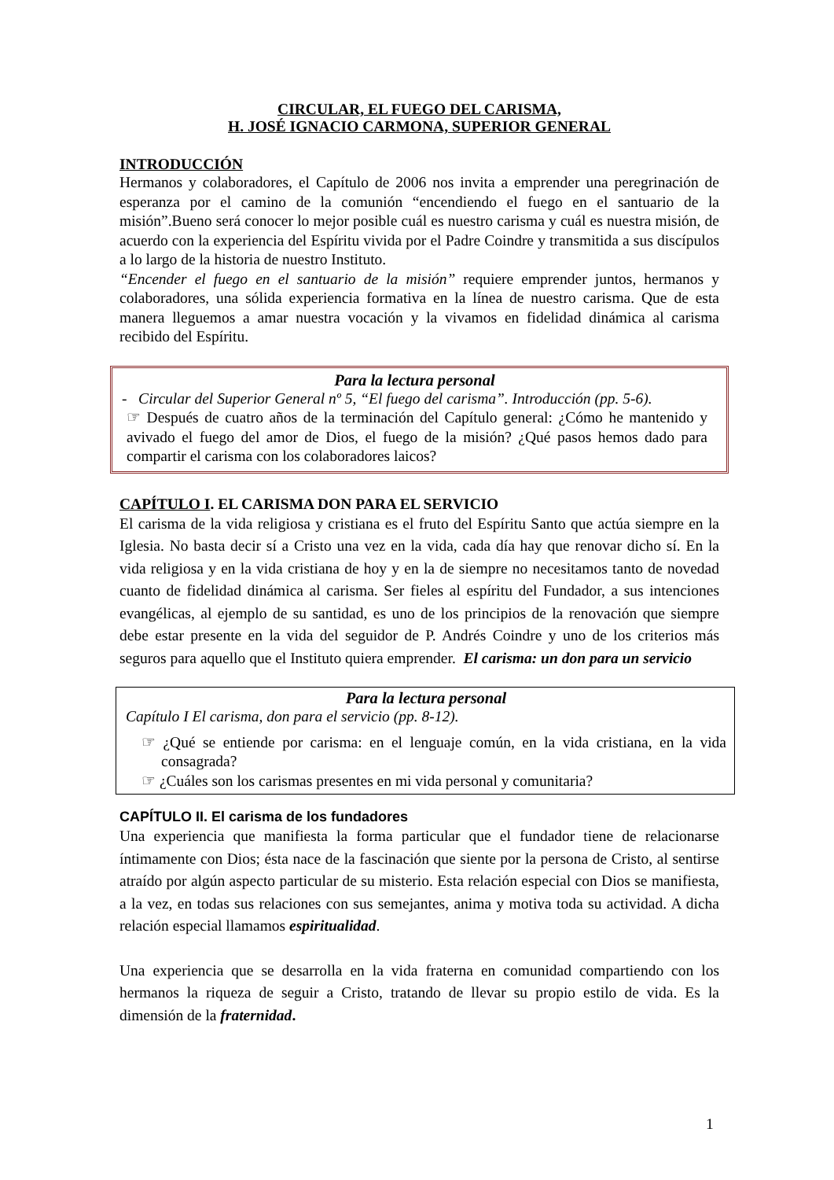CIRCULAR, EL FUEGO DEL CARISMA,
H. JOSÉ IGNACIO CARMONA, SUPERIOR GENERAL
INTRODUCCIÓN
Hermanos y colaboradores, el Capítulo de 2006 nos invita a emprender una peregrinación de esperanza por el camino de la comunión “encendiendo el fuego en el santuario de la misión”.Bueno será conocer lo mejor posible cuál es nuestro carisma y cuál es nuestra misión, de acuerdo con la experiencia del Espíritu vivida por el Padre Coindre y transmitida a sus discípulos a lo largo de la historia de nuestro Instituto.
“Encender el fuego en el santuario de la misión” requiere emprender juntos, hermanos y colaboradores, una sólida experiencia formativa en la línea de nuestro carisma. Que de esta manera lleguemos a amar nuestra vocación y la vivamos en fidelidad dinámica al carisma recibido del Espíritu.
Para la lectura personal
- Circular del Superior General nº 5, “El fuego del carisma”. Introducción (pp. 5-6).
☞ Después de cuatro años de la terminación del Capítulo general: ¿Cómo he mantenido y avivado el fuego del amor de Dios, el fuego de la misión? ¿Qué pasos hemos dado para compartir el carisma con los colaboradores laicos?
CAPÍTULO I. EL CARISMA DON PARA EL SERVICIO
El carisma de la vida religiosa y cristiana es el fruto del Espíritu Santo que actúa siempre en la Iglesia. No basta decir sí a Cristo una vez en la vida, cada día hay que renovar dicho sí. En la vida religiosa y en la vida cristiana de hoy y en la de siempre no necesitamos tanto de novedad cuanto de fidelidad dinámica al carisma. Ser fieles al espíritu del Fundador, a sus intenciones evangélicas, al ejemplo de su santidad, es uno de los principios de la renovación que siempre debe estar presente en la vida del seguidor de P. Andrés Coindre y uno de los criterios más seguros para aquello que el Instituto quiera emprender. El carisma: un don para un servicio
Para la lectura personal
Capítulo I El carisma, don para el servicio (pp. 8-12).
☞ ¿Qué se entiende por carisma: en el lenguaje común, en la vida cristiana, en la vida consagrada?
☞ ¿Cuáles son los carismas presentes en mi vida personal y comunitaria?
CAPÍTULO II. El carisma de los fundadores
Una experiencia que manifiesta la forma particular que el fundador tiene de relacionarse íntimamente con Dios; ésta nace de la fascinación que siente por la persona de Cristo, al sentirse atraído por algún aspecto particular de su misterio. Esta relación especial con Dios se manifiesta, a la vez, en todas sus relaciones con sus semejantes, anima y motiva toda su actividad. A dicha relación especial llamamos espiritualidad.
Una experiencia que se desarrolla en la vida fraterna en comunidad compartiendo con los hermanos la riqueza de seguir a Cristo, tratando de llevar su propio estilo de vida. Es la dimensión de la fraternidad.
1